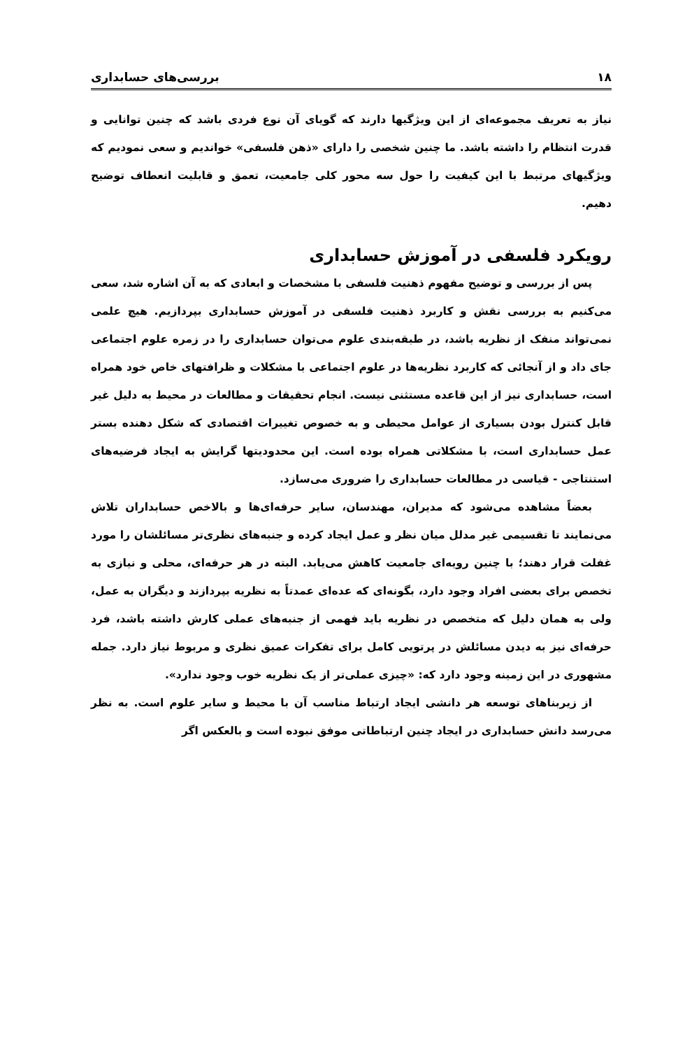۱۸ بررسی‌های حسابداری
نیاز به تعریف مجموعه‌ای از این ویژگیها دارند که گویای آن نوع فردی باشد که چنین توانایی و قدرت انتظام را داشته باشد. ما چنین شخصی را دارای «ذهن فلسفی» خواندیم و سعی نمودیم که ویژگیهای مرتبط با این کیفیت را حول سه محور کلی جامعیت، تعمق و قابلیت انعطاف توضیح دهیم.
رویکرد فلسفی در آموزش حسابداری
پس از بررسی و توضیح مفهوم ذهنیت فلسفی با مشخصات و ابعادی که به آن اشاره شد، سعی می‌کنیم به بررسی نقش و کاربرد ذهنیت فلسفی در آموزش حسابداری بپردازیم. هیچ علمی نمی‌تواند منفک از نظریه باشد، در طبقه‌بندی علوم می‌توان حسابداری را در زمره علوم اجتماعی جای داد و از آنجائی که کاربرد نظریه‌ها در علوم اجتماعی با مشکلات و ظرافتهای خاص خود همراه است، حسابداری نیز از این قاعده مستثنی نیست. انجام تحقیقات و مطالعات در محیط به دلیل غیر قابل کنترل بودن بسیاری از عوامل محیطی و به خصوص تغییرات اقتصادی که شکل دهنده بستر عمل حسابداری است، با مشکلاتی همراه بوده است. این محدودیتها گرایش به ایجاد فرضیه‌های استنتاجی - قیاسی در مطالعات حسابداری را ضروری می‌سازد.
بعضاً مشاهده می‌شود که مدیران، مهندسان، سایر حرفه‌ای‌ها و بالاخص حسابداران تلاش می‌نمایند تا تقسیمی غیر مدلل میان نظر و عمل ایجاد کرده و جنبه‌های نظری‌تر مسائلشان را مورد غفلت قرار دهند؛ با چنین رویه‌ای جامعیت کاهش می‌یابد. البته در هر حرفه‌ای، محلی و نیازی به تخصص برای بعضی افراد وجود دارد، بگونه‌ای که عده‌ای عمدتاً به نظریه بپردازند و دیگران به عمل، ولی به همان دلیل که متخصص در نظریه باید فهمی از جنبه‌های عملی کارش داشته باشد، فرد حرفه‌ای نیز به دیدن مسائلش در پرتویی کامل برای تفکرات عمیق نظری و مربوط نیاز دارد. جمله مشهوری در این زمینه وجود دارد که: «چیزی عملی‌تر از یک نظریه خوب وجود ندارد».
از زیربناهای توسعه هر دانشی ایجاد ارتباط مناسب آن با محیط و سایر علوم است. به نظر می‌رسد دانش حسابداری در ایجاد چنین ارتباطاتی موفق نبوده است و بالعکس اگر